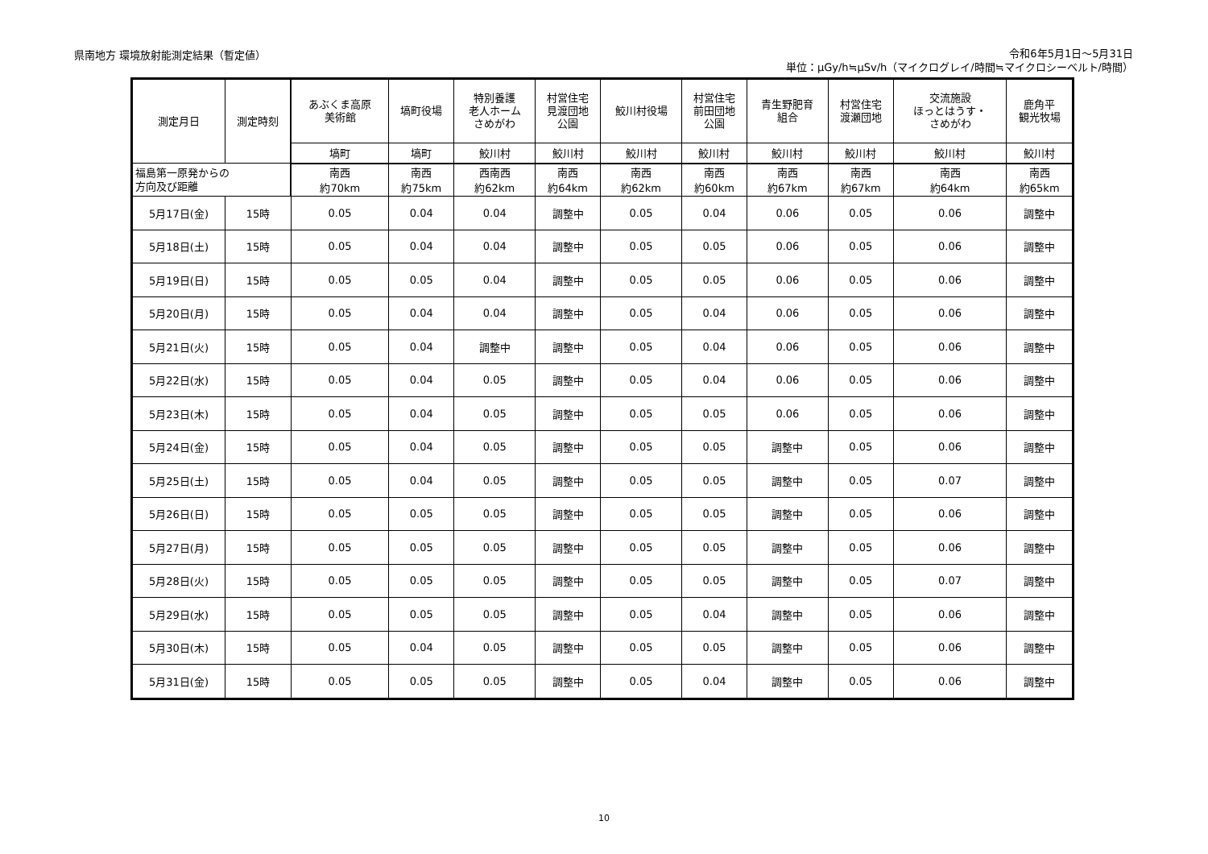県南地方 環境放射能測定結果（暫定値）
令和6年5月1日～5月31日
単位：μGy/h≒μSv/h（マイクログレイ/時間≒マイクロシーベルト/時間）
| 測定月日 | 測定時刻 | あぶくま高原 美術館 | 塙町役場 | 特別養護 老人ホーム さめがわ | 村営住宅 見渡団地 公園 | 鮫川村役場 | 村営住宅 前田団地 公園 | 青生野肥育 組合 | 村営住宅 渡瀬団地 | 交流施設 ほっとはうす・ さめがわ | 鹿角平 観光牧場 |
| --- | --- | --- | --- | --- | --- | --- | --- | --- | --- | --- | --- |
| | | 塙町 | 塙町 | 鮫川村 | 鮫川村 | 鮫川村 | 鮫川村 | 鮫川村 | 鮫川村 | 鮫川村 | 鮫川村 |
| 福島第一原発からの 方向及び距離 | | 南西 約70km | 南西 約75km | 西南西 約62km | 南西 約64km | 南西 約62km | 南西 約60km | 南西 約67km | 南西 約67km | 南西 約64km | 南西 約65km |
| 5月17日(金) | 15時 | 0.05 | 0.04 | 0.04 | 調整中 | 0.05 | 0.04 | 0.06 | 0.05 | 0.06 | 調整中 |
| 5月18日(土) | 15時 | 0.05 | 0.04 | 0.04 | 調整中 | 0.05 | 0.05 | 0.06 | 0.05 | 0.06 | 調整中 |
| 5月19日(日) | 15時 | 0.05 | 0.05 | 0.04 | 調整中 | 0.05 | 0.05 | 0.06 | 0.05 | 0.06 | 調整中 |
| 5月20日(月) | 15時 | 0.05 | 0.04 | 0.04 | 調整中 | 0.05 | 0.04 | 0.06 | 0.05 | 0.06 | 調整中 |
| 5月21日(火) | 15時 | 0.05 | 0.04 | 調整中 | 調整中 | 0.05 | 0.04 | 0.06 | 0.05 | 0.06 | 調整中 |
| 5月22日(水) | 15時 | 0.05 | 0.04 | 0.05 | 調整中 | 0.05 | 0.04 | 0.06 | 0.05 | 0.06 | 調整中 |
| 5月23日(木) | 15時 | 0.05 | 0.04 | 0.05 | 調整中 | 0.05 | 0.05 | 0.06 | 0.05 | 0.06 | 調整中 |
| 5月24日(金) | 15時 | 0.05 | 0.04 | 0.05 | 調整中 | 0.05 | 0.05 | 調整中 | 0.05 | 0.06 | 調整中 |
| 5月25日(土) | 15時 | 0.05 | 0.04 | 0.05 | 調整中 | 0.05 | 0.05 | 調整中 | 0.05 | 0.07 | 調整中 |
| 5月26日(日) | 15時 | 0.05 | 0.05 | 0.05 | 調整中 | 0.05 | 0.05 | 調整中 | 0.05 | 0.06 | 調整中 |
| 5月27日(月) | 15時 | 0.05 | 0.05 | 0.05 | 調整中 | 0.05 | 0.05 | 調整中 | 0.05 | 0.06 | 調整中 |
| 5月28日(火) | 15時 | 0.05 | 0.05 | 0.05 | 調整中 | 0.05 | 0.05 | 調整中 | 0.05 | 0.07 | 調整中 |
| 5月29日(水) | 15時 | 0.05 | 0.05 | 0.05 | 調整中 | 0.05 | 0.04 | 調整中 | 0.05 | 0.06 | 調整中 |
| 5月30日(木) | 15時 | 0.05 | 0.04 | 0.05 | 調整中 | 0.05 | 0.05 | 調整中 | 0.05 | 0.06 | 調整中 |
| 5月31日(金) | 15時 | 0.05 | 0.05 | 0.05 | 調整中 | 0.05 | 0.04 | 調整中 | 0.05 | 0.06 | 調整中 |
10